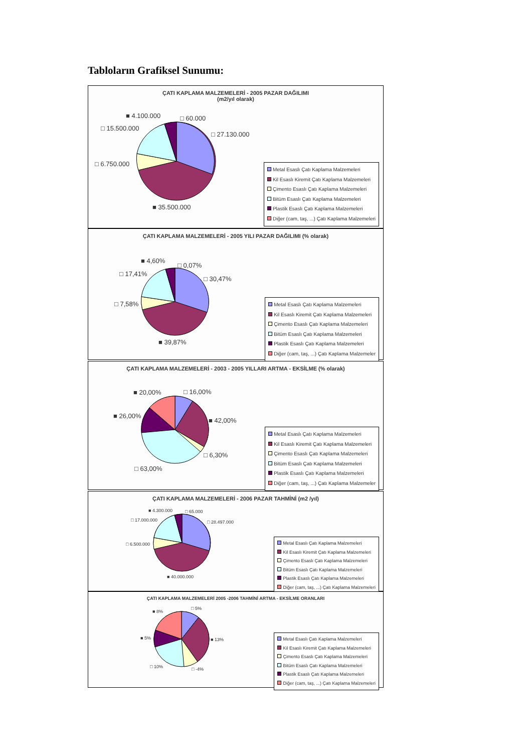Tabloların Grafiksel Sunumu:
ÇATI KAPLAMA MALZEMELERİ - 2005 PAZAR DAĞILIMI
(m2/yıl olarak)
■ 4.100.000 □ 60.000
□ 15.500.000
□ 27.130.000
□ 6.750.000
■ 35.500.000
Metal Esaslı Çatı Kaplama Malzemeleri
Kil Esaslı Kiremit Çatı Kaplama Malzemeleri
Çimento Esaslı Çatı Kaplama Malzemeleri
Bitüm Esaslı Çatı Kaplama Malzemeleri
Plastik Esaslı Çatı Kaplama Malzemeleri
Diğer (cam, taş, ...) Çatı Kaplama Malzemeleri
ÇATI KAPLAMA MALZEMELERİ - 2005 YILI PAZAR DAĞILIMI (% olarak)
■ 4,60%
□ 0,07%
□ 17,41%
□ 30,47%
□ 7,58%
■ 39,87%
Metal Esaslı Çatı Kaplama Malzemeleri
Kil Esaslı Kiremit Çatı Kaplama Malzemeleri
Çimento Esaslı Çatı Kaplama Malzemeleri
Bitüm Esaslı Çatı Kaplama Malzemeleri
Plastik Esaslı Çatı Kaplama Malzemeleri
Diğer (cam, taş, ...) Çatı Kaplama Malzemeler
ÇATI KAPLAMA MALZEMELERİ - 2003 - 2005 YILLARI ARTMA - EKSİLME (% olarak)
■ 20,00% □ 16,00%
■ 26,00%
■ 42,00%
□ 6,30%
□ 63,00%
Metal Esaslı Çatı Kaplama Malzemeleri
Kil Esaslı Kiremit Çatı Kaplama Malzemeleri
Çimento Esaslı Çatı Kaplama Malzemeleri
Bitüm Esaslı Çatı Kaplama Malzemeleri
Plastik Esaslı Çatı Kaplama Malzemeleri
Diğer (cam, taş, ...) Çatı Kaplama Malzemeler
ÇATI KAPLAMA MALZEMELERİ - 2006 PAZAR TAHMİNİ (m2 /yıl)
■ 4.300.000 □ 65.000
□ 17.000.000 □ 28.497.000
□ 6.500.000
■ 40.000.000
Metal Esaslı Çatı Kaplama Malzemeleri
Kil Esaslı Kiremit Çatı Kaplama Malzemeleri
Çimento Esaslı Çatı Kaplama Malzemeleri
Bitüm Esaslı Çatı Kaplama Malzemeleri
Plastik Esaslı Çatı Kaplama Malzemeleri
Diğer (cam, taş, ...) Çatı Kaplama Malzemeleri
ÇATI KAPLAMA MALZEMELERİ 2005 -2006 TAHMİNİ ARTMA - EKSİLME ORANLARI
■ 8%
□ 5%
■ 5% ■ 13%
□ 10% □ -4%
Metal Esaslı Çatı Kaplama Malzemeleri
Kil Esaslı Kiremit Çatı Kaplama Malzemeleri
Çimento Esaslı Çatı Kaplama Malzemeleri
Bitüm Esaslı Çatı Kaplama Malzemeleri
Plastik Esaslı Çatı Kaplama Malzemeleri
Diğer (cam, taş, ...) Çatı Kaplama Malzemeleri